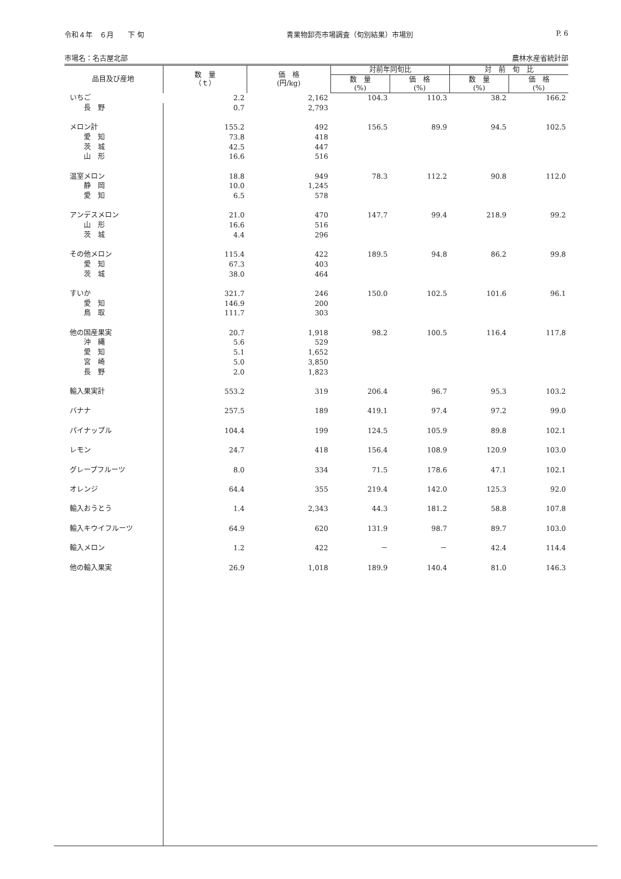令和４年　６月　　下 旬 青果物卸売市場調査（旬別結果）市場別 P. 6
市場名：名古屋北部 農林水産省統計部
| 品目及び産地 | 数 量 （ｔ） | 価 格 (円/kg) | 対前年同旬比 | | 対 前 旬 比 | |
| --- | --- | --- | --- | --- | --- | --- |
| | | | 数 量 (%) | 価 格 (%) | 数 量 (%) | 価 格 (%) |
| いちご | 2.2 | 2,162 | 104.3 | 110.3 | 38.2 | 166.2 |
| 長 野 | 0.7 | 2,793 | | | | |
| メロン計 | 155.2 | 492 | 156.5 | 89.9 | 94.5 | 102.5 |
| 愛 知 | 73.8 | 418 | | | | |
| 茨 城 | 42.5 | 447 | | | | |
| 山 形 | 16.6 | 516 | | | | |
| 温室メロン | 18.8 | 949 | 78.3 | 112.2 | 90.8 | 112.0 |
| 静 岡 | 10.0 | 1,245 | | | | |
| 愛 知 | 6.5 | 578 | | | | |
| アンデスメロン | 21.0 | 470 | 147.7 | 99.4 | 218.9 | 99.2 |
| 山 形 | 16.6 | 516 | | | | |
| 茨 城 | 4.4 | 296 | | | | |
| その他メロン | 115.4 | 422 | 189.5 | 94.8 | 86.2 | 99.8 |
| 愛 知 | 67.3 | 403 | | | | |
| 茨 城 | 38.0 | 464 | | | | |
| すいか | 321.7 | 246 | 150.0 | 102.5 | 101.6 | 96.1 |
| 愛 知 | 146.9 | 200 | | | | |
| 鳥 取 | 111.7 | 303 | | | | |
| 他の国産果実 | 20.7 | 1,918 | 98.2 | 100.5 | 116.4 | 117.8 |
| 沖 縄 | 5.6 | 529 | | | | |
| 愛 知 | 5.1 | 1,652 | | | | |
| 宮 崎 | 5.0 | 3,850 | | | | |
| 長 野 | 2.0 | 1,823 | | | | |
| 輸入果実計 | 553.2 | 319 | 206.4 | 96.7 | 95.3 | 103.2 |
| バナナ | 257.5 | 189 | 419.1 | 97.4 | 97.2 | 99.0 |
| パイナップル | 104.4 | 199 | 124.5 | 105.9 | 89.8 | 102.1 |
| レモン | 24.7 | 418 | 156.4 | 108.9 | 120.9 | 103.0 |
| グレープフルーツ | 8.0 | 334 | 71.5 | 178.6 | 47.1 | 102.1 |
| オレンジ | 64.4 | 355 | 219.4 | 142.0 | 125.3 | 92.0 |
| 輸入おうとう | 1.4 | 2,343 | 44.3 | 181.2 | 58.8 | 107.8 |
| 輸入キウイフルーツ | 64.9 | 620 | 131.9 | 98.7 | 89.7 | 103.0 |
| 輸入メロン | 1.2 | 422 | － | － | 42.4 | 114.4 |
| 他の輸入果実 | 26.9 | 1,018 | 189.9 | 140.4 | 81.0 | 146.3 |